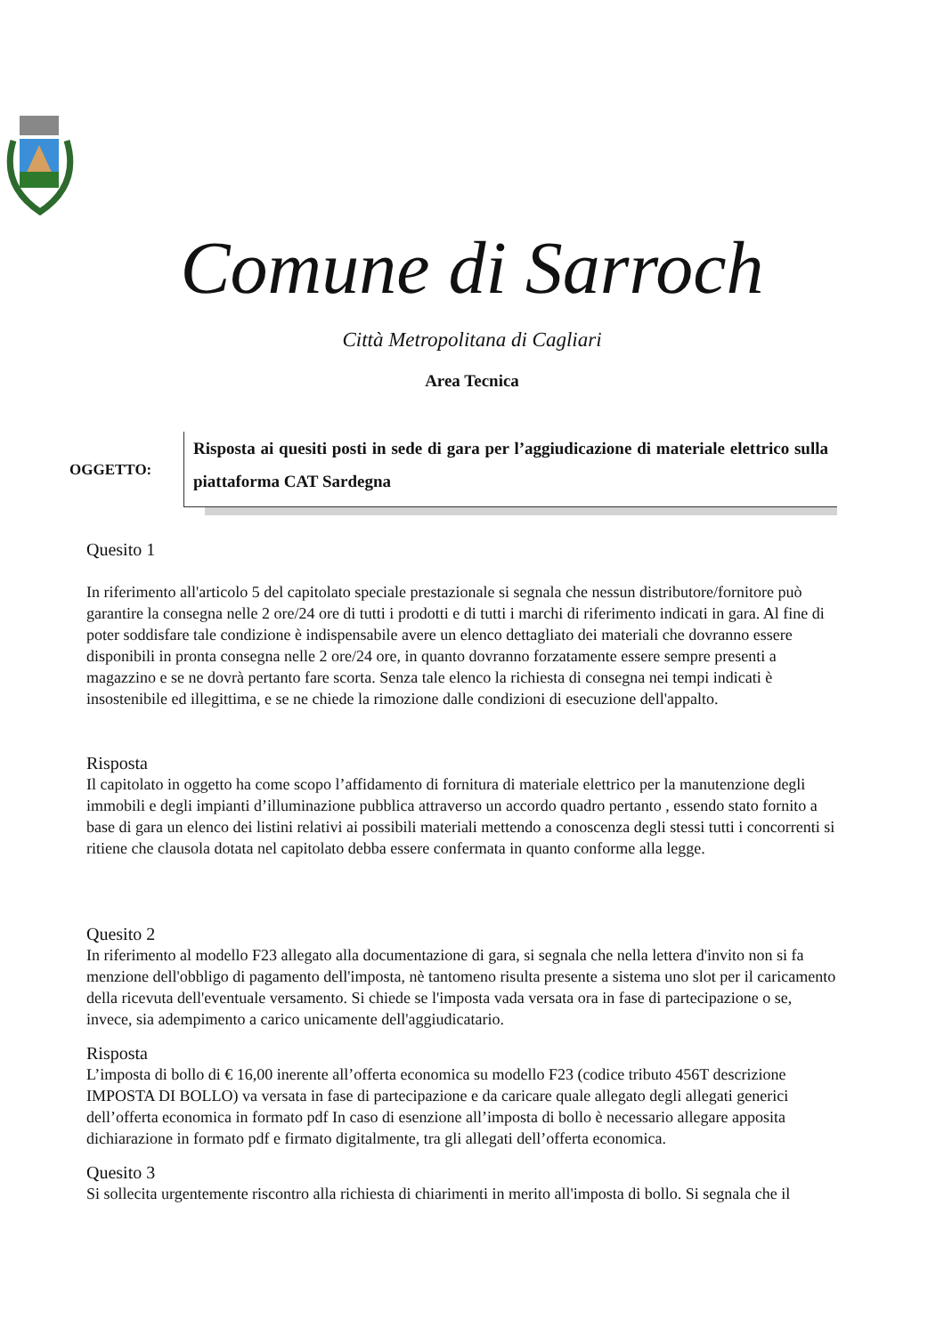Comune di Sarroch
Città Metropolitana di Cagliari
Area Tecnica
OGGETTO:
Risposta ai quesiti posti in sede di gara per l’aggiudicazione di materiale elettrico sulla piattaforma CAT Sardegna
Quesito 1
In riferimento all'articolo 5 del capitolato speciale prestazionale si segnala che nessun distributore/fornitore può garantire la consegna nelle 2 ore/24 ore di tutti i prodotti e di tutti i marchi di riferimento indicati in gara. Al fine di poter soddisfare tale condizione è indispensabile avere un elenco dettagliato dei materiali che dovranno essere disponibili in pronta consegna nelle 2 ore/24 ore, in quanto dovranno forzatamente essere sempre presenti a magazzino e se ne dovrà pertanto fare scorta. Senza tale elenco la richiesta di consegna nei tempi indicati è insostenibile ed illegittima, e se ne chiede la rimozione dalle condizioni di esecuzione dell'appalto.
Risposta
Il capitolato in oggetto ha come scopo l’affidamento di fornitura di materiale elettrico per la manutenzione degli immobili e degli impianti d’illuminazione pubblica attraverso un accordo quadro pertanto , essendo stato fornito a base di gara un elenco dei listini relativi ai possibili materiali mettendo a conoscenza degli stessi tutti i concorrenti si ritiene che clausola dotata nel capitolato debba essere confermata in quanto conforme alla legge.
Quesito 2
In riferimento al modello F23 allegato alla documentazione di gara, si segnala che nella lettera d'invito non si fa menzione dell'obbligo di pagamento dell'imposta, nè tantomeno risulta presente a sistema uno slot per il caricamento della ricevuta dell'eventuale versamento. Si chiede se l'imposta vada versata ora in fase di partecipazione o se, invece, sia adempimento a carico unicamente dell'aggiudicatario.
Risposta
L’imposta di bollo di € 16,00 inerente all’offerta economica su modello F23 (codice tributo 456T descrizione IMPOSTA DI BOLLO) va versata in fase di partecipazione e da caricare quale allegato degli allegati generici dell’offerta economica in formato pdf In caso di esenzione all’imposta di bollo è necessario allegare apposita dichiarazione in formato pdf e firmato digitalmente, tra gli allegati dell’offerta economica.
Quesito 3
Si sollecita urgentemente riscontro alla richiesta di chiarimenti in merito all'imposta di bollo. Si segnala che il